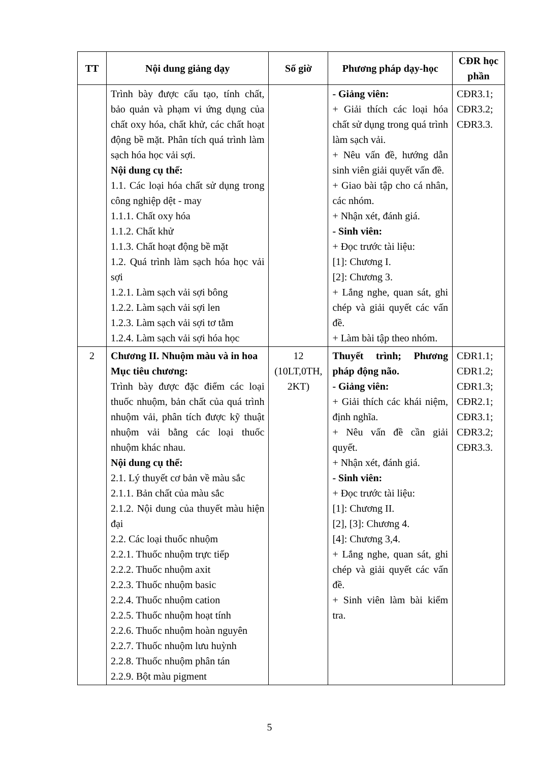| TT | Nội dung giảng dạy | Số giờ | Phương pháp dạy-học | CĐR học phần |
| --- | --- | --- | --- | --- |
| | Trình bày được cấu tạo, tính chất, bảo quản và phạm vi ứng dụng của chất oxy hóa, chất khử, các chất hoạt động bề mặt. Phân tích quá trình làm sạch hóa học vải sợi. Nội dung cụ thể: 1.1. Các loại hóa chất sử dụng trong công nghiệp dệt - may 1.1.1. Chất oxy hóa 1.1.2. Chất khử 1.1.3. Chất hoạt động bề mặt 1.2. Quá trình làm sạch hóa học vải sợi 1.2.1. Làm sạch vải sợi bông 1.2.2. Làm sạch vải sợi len 1.2.3. Làm sạch vải sợi tơ tằm 1.2.4. Làm sạch vải sợi hóa học | | - Giảng viên: + Giải thích các loại hóa chất sử dụng trong quá trình làm sạch vải. + Nêu vấn đề, hướng dẫn sinh viên giải quyết vấn đề. + Giao bài tập cho cá nhân, các nhóm. + Nhận xét, đánh giá. - Sinh viên: + Đọc trước tài liệu: [1]: Chương I. [2]: Chương 3. + Lắng nghe, quan sát, ghi chép và giải quyết các vấn đề. + Làm bài tập theo nhóm. | CĐR3.1; CĐR3.2; CĐR3.3. |
| 2 | Chương II. Nhuộm màu và in hoa Mục tiêu chương: Trình bày được đặc điểm các loại thuốc nhuộm, bản chất của quá trình nhuộm vải, phân tích được kỹ thuật nhuộm vải bằng các loại thuốc nhuộm khác nhau. Nội dung cụ thể: 2.1. Lý thuyết cơ bản về màu sắc 2.1.1. Bản chất của màu sắc 2.1.2. Nội dung của thuyết màu hiện đại 2.2. Các loại thuốc nhuộm 2.2.1. Thuốc nhuộm trực tiếp 2.2.2. Thuốc nhuộm axit 2.2.3. Thuốc nhuộm basic 2.2.4. Thuốc nhuộm cation 2.2.5. Thuốc nhuộm hoạt tính 2.2.6. Thuốc nhuộm hoàn nguyên 2.2.7. Thuốc nhuộm lưu huỳnh 2.2.8. Thuốc nhuộm phân tán 2.2.9. Bột màu pigment | 12 (10LT,0TH, 2KT) | Thuyết trình; Phương pháp động não. - Giảng viên: + Giải thích các khái niệm, định nghĩa. + Nêu vấn đề cần giải quyết. + Nhận xét, đánh giá. - Sinh viên: + Đọc trước tài liệu: [1]: Chương II. [2], [3]: Chương 4. [4]: Chương 3,4. + Lắng nghe, quan sát, ghi chép và giải quyết các vấn đề. + Sinh viên làm bài kiểm tra. | CĐR1.1; CĐR1.2; CĐR1.3; CĐR2.1; CĐR3.1; CĐR3.2; CĐR3.3. |
5